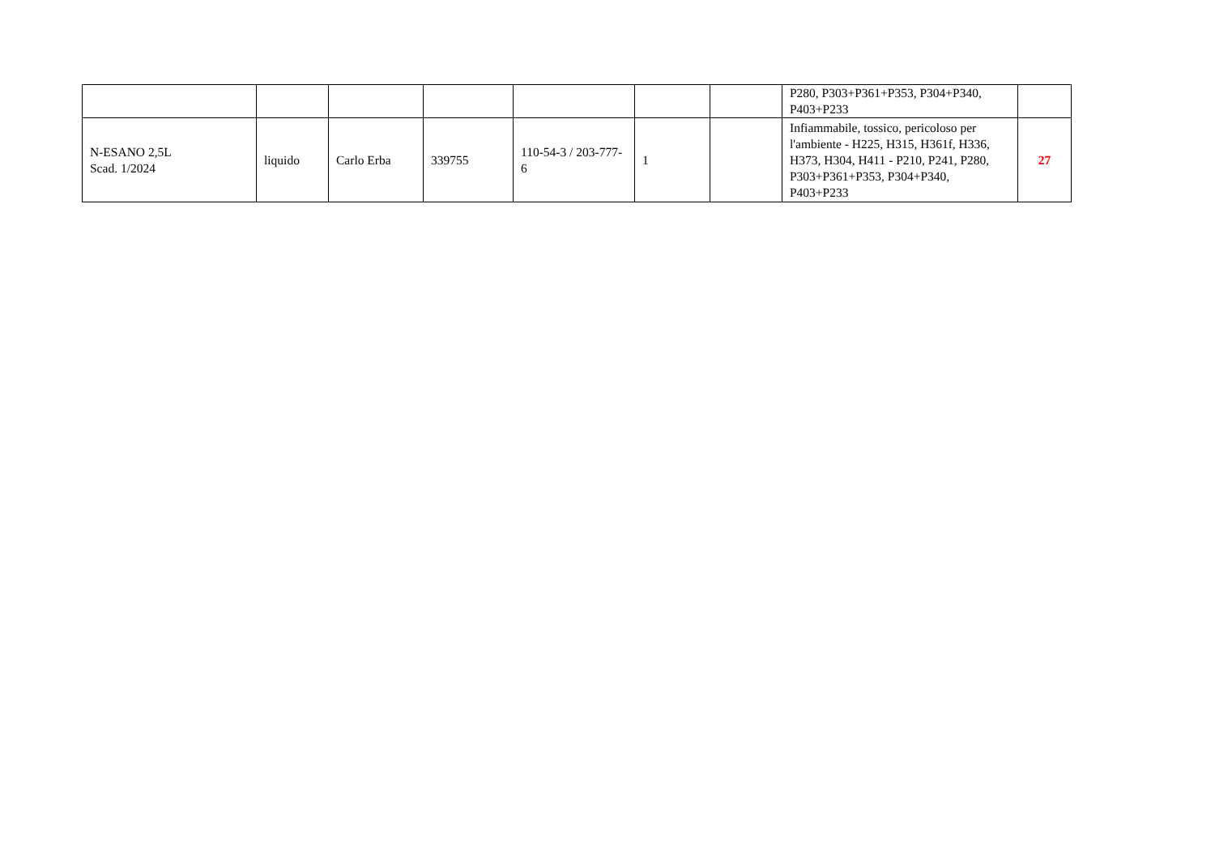| | | | | | | | P280, P303+P361+P353, P304+P340, P403+P233 | |
| N-ESANO 2,5L Scad. 1/2024 | liquido | Carlo Erba | 339755 | 110-54-3 / 203-777-6 | 1 | | Infiammabile, tossico, pericoloso per l'ambiente - H225, H315, H361f, H336, H373, H304, H411 - P210, P241, P280, P303+P361+P353, P304+P340, P403+P233 | 27 |